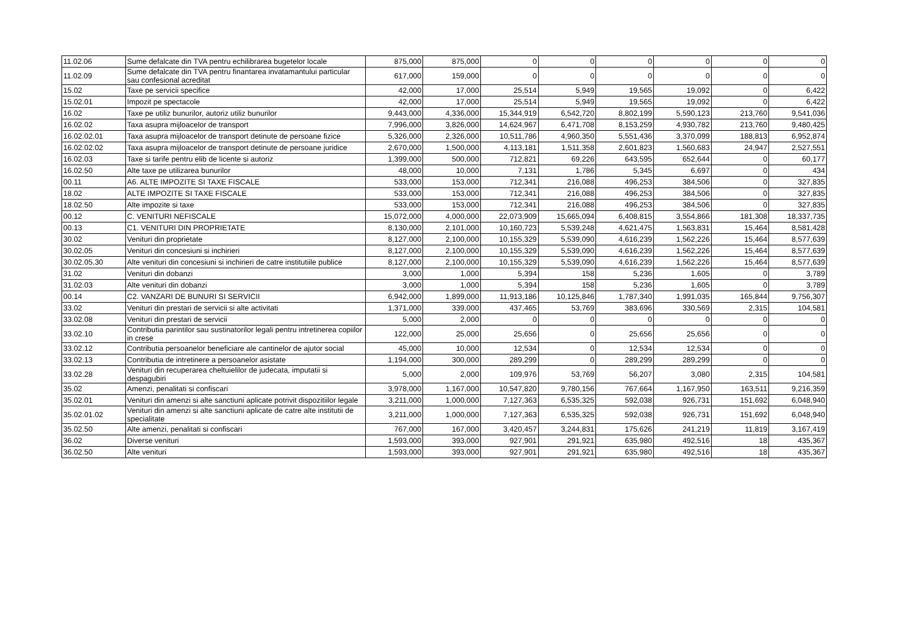| 11.02.06 | Sume defalcate din TVA pentru echilibrarea bugetelor locale | 875,000 | 875,000 | 0 | 0 | 0 | 0 | 0 | 0 |
| 11.02.09 | Sume defalcate din TVA pentru finantarea invatamantului particular sau confesional acreditat | 617,000 | 159,000 | 0 | 0 | 0 | 0 | 0 | 0 |
| 15.02 | Taxe pe servicii specifice | 42,000 | 17,000 | 25,514 | 5,949 | 19,565 | 19,092 | 0 | 6,422 |
| 15.02.01 | Impozit pe spectacole | 42,000 | 17,000 | 25,514 | 5,949 | 19,565 | 19,092 | 0 | 6,422 |
| 16.02 | Taxe pe utiliz bunurilor, autoriz utiliz bunurilor | 9,443,000 | 4,336,000 | 15,344,919 | 6,542,720 | 8,802,199 | 5,590,123 | 213,760 | 9,541,036 |
| 16.02.02 | Taxa asupra mijloacelor de transport | 7,996,000 | 3,826,000 | 14,624,967 | 6,471,708 | 8,153,259 | 4,930,782 | 213,760 | 9,480,425 |
| 16.02.02.01 | Taxa asupra mijloacelor de transport detinute de persoane fizice | 5,326,000 | 2,326,000 | 10,511,786 | 4,960,350 | 5,551,436 | 3,370,099 | 188,813 | 6,952,874 |
| 16.02.02.02 | Taxa asupra mijloacelor de transport detinute de persoane juridice | 2,670,000 | 1,500,000 | 4,113,181 | 1,511,358 | 2,601,823 | 1,560,683 | 24,947 | 2,527,551 |
| 16.02.03 | Taxe si tarife pentru elib de licente si autoriz | 1,399,000 | 500,000 | 712,821 | 69,226 | 643,595 | 652,644 | 0 | 60,177 |
| 16.02.50 | Alte taxe pe utilizarea bunurilor | 48,000 | 10,000 | 7,131 | 1,786 | 5,345 | 6,697 | 0 | 434 |
| 00.11 | A6. ALTE IMPOZITE SI TAXE FISCALE | 533,000 | 153,000 | 712,341 | 216,088 | 496,253 | 384,506 | 0 | 327,835 |
| 18.02 | ALTE IMPOZITE SI TAXE FISCALE | 533,000 | 153,000 | 712,341 | 216,088 | 496,253 | 384,506 | 0 | 327,835 |
| 18.02.50 | Alte impozite si taxe | 533,000 | 153,000 | 712,341 | 216,088 | 496,253 | 384,506 | 0 | 327,835 |
| 00.12 | C. VENITURI NEFISCALE | 15,072,000 | 4,000,000 | 22,073,909 | 15,665,094 | 6,408,815 | 3,554,866 | 181,308 | 18,337,735 |
| 00.13 | C1. VENITURI DIN PROPRIETATE | 8,130,000 | 2,101,000 | 10,160,723 | 5,539,248 | 4,621,475 | 1,563,831 | 15,464 | 8,581,428 |
| 30.02 | Venituri din proprietate | 8,127,000 | 2,100,000 | 10,155,329 | 5,539,090 | 4,616,239 | 1,562,226 | 15,464 | 8,577,639 |
| 30.02.05 | Venituri din concesiuni si inchirieri | 8,127,000 | 2,100,000 | 10,155,329 | 5,539,090 | 4,616,239 | 1,562,226 | 15,464 | 8,577,639 |
| 30.02.05.30 | Alte venituri din concesiuni si inchirieri de catre institutiile publice | 8,127,000 | 2,100,000 | 10,155,329 | 5,539,090 | 4,616,239 | 1,562,226 | 15,464 | 8,577,639 |
| 31.02 | Venituri din dobanzi | 3,000 | 1,000 | 5,394 | 158 | 5,236 | 1,605 | 0 | 3,789 |
| 31.02.03 | Alte venituri din dobanzi | 3,000 | 1,000 | 5,394 | 158 | 5,236 | 1,605 | 0 | 3,789 |
| 00.14 | C2. VANZARI DE BUNURI SI SERVICII | 6,942,000 | 1,899,000 | 11,913,186 | 10,125,846 | 1,787,340 | 1,991,035 | 165,844 | 9,756,307 |
| 33.02 | Venituri din prestari de servicii si alte activitati | 1,371,000 | 339,000 | 437,465 | 53,769 | 383,696 | 330,569 | 2,315 | 104,581 |
| 33.02.08 | Venituri din prestari de servicii | 5,000 | 2,000 | 0 | 0 | 0 | 0 | 0 | 0 |
| 33.02.10 | Contributia parintilor sau sustinatorilor legali pentru intretinerea copiilor in crese | 122,000 | 25,000 | 25,656 | 0 | 25,656 | 25,656 | 0 | 0 |
| 33.02.12 | Contributia persoanelor beneficiare ale cantinelor de ajutor social | 45,000 | 10,000 | 12,534 | 0 | 12,534 | 12,534 | 0 | 0 |
| 33.02.13 | Contributia de intretinere a persoanelor asistate | 1,194,000 | 300,000 | 289,299 | 0 | 289,299 | 289,299 | 0 | 0 |
| 33.02.28 | Venituri din recuperarea cheltuielilor de judecata, imputatii si despagubiri | 5,000 | 2,000 | 109,976 | 53,769 | 56,207 | 3,080 | 2,315 | 104,581 |
| 35.02 | Amenzi, penalitati si confiscari | 3,978,000 | 1,167,000 | 10,547,820 | 9,780,156 | 767,664 | 1,167,950 | 163,511 | 9,216,359 |
| 35.02.01 | Venituri din amenzi si alte sanctiuni aplicate potrivit dispozitiilor legale | 3,211,000 | 1,000,000 | 7,127,363 | 6,535,325 | 592,038 | 926,731 | 151,692 | 6,048,940 |
| 35.02.01.02 | Venituri din amenzi si alte sanctiuni aplicate de catre alte institutii de specialitate | 3,211,000 | 1,000,000 | 7,127,363 | 6,535,325 | 592,038 | 926,731 | 151,692 | 6,048,940 |
| 35.02.50 | Alte amenzi, penalitati si confiscari | 767,000 | 167,000 | 3,420,457 | 3,244,831 | 175,626 | 241,219 | 11,819 | 3,167,419 |
| 36.02 | Diverse venituri | 1,593,000 | 393,000 | 927,901 | 291,921 | 635,980 | 492,516 | 18 | 435,367 |
| 36.02.50 | Alte venituri | 1,593,000 | 393,000 | 927,901 | 291,921 | 635,980 | 492,516 | 18 | 435,367 |